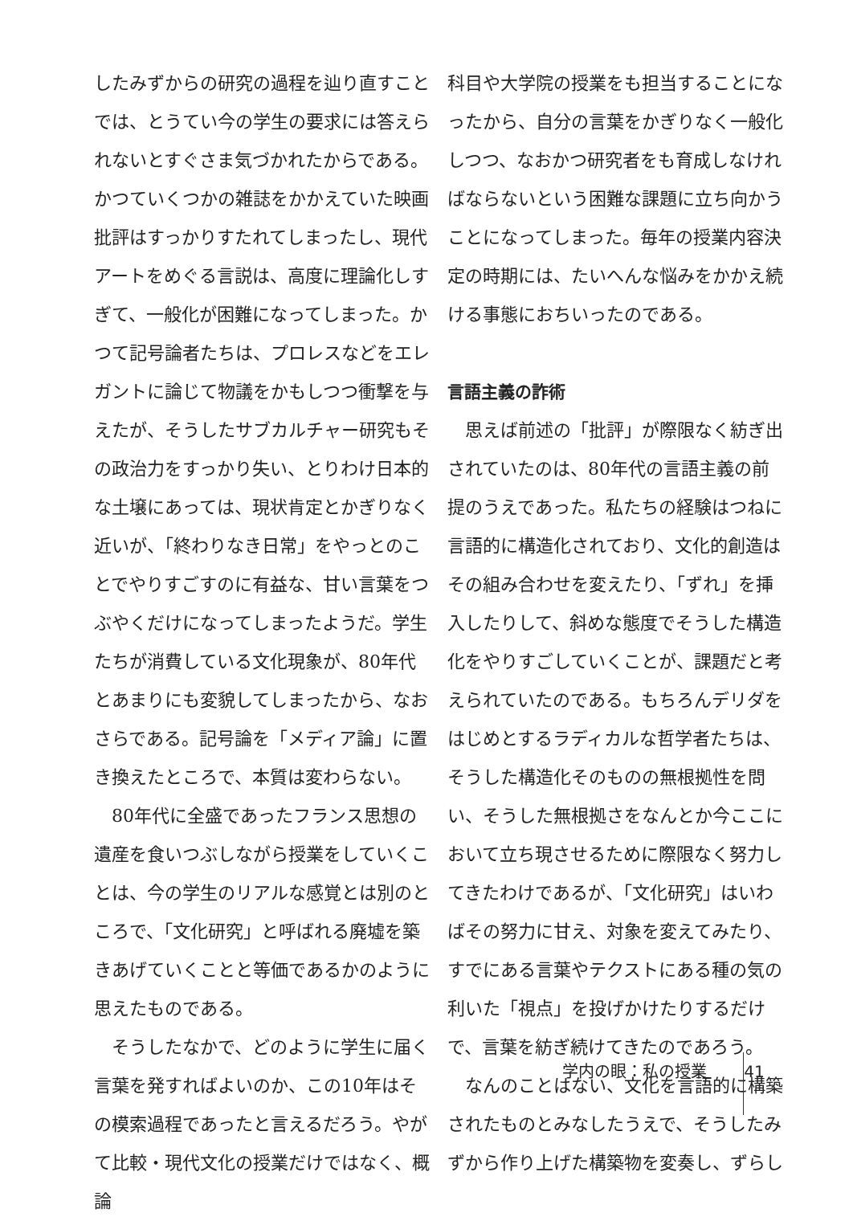したみずからの研究の過程を辿り直すことでは、とうてい今の学生の要求には答えられないとすぐさま気づかれたからである。かつていくつかの雑誌をかかえていた映画批評はすっかりすたれてしまったし、現代アートをめぐる言説は、高度に理論化しすぎて、一般化が困難になってしまった。かつて記号論者たちは、プロレスなどをエレガントに論じて物議をかもしつつ衝撃を与えたが、そうしたサブカルチャー研究もその政治力をすっかり失い、とりわけ日本的な土壌にあっては、現状肯定とかぎりなく近いが、「終わりなき日常」をやっとのことでやりすごすのに有益な、甘い言葉をつぶやくだけになってしまったようだ。学生たちが消費している文化現象が、80年代とあまりにも変貌してしまったから、なおさらである。記号論を「メディア論」に置き換えたところで、本質は変わらない。
80年代に全盛であったフランス思想の遺産を食いつぶしながら授業をしていくことは、今の学生のリアルな感覚とは別のところで、「文化研究」と呼ばれる廃墟を築きあげていくことと等価であるかのように思えたものである。
そうしたなかで、どのように学生に届く言葉を発すればよいのか、この10年はその模索過程であったと言えるだろう。やがて比較・現代文化の授業だけではなく、概論
科目や大学院の授業をも担当することになったから、自分の言葉をかぎりなく一般化しつつ、なおかつ研究者をも育成しなければならないという困難な課題に立ち向かうことになってしまった。毎年の授業内容決定の時期には、たいへんな悩みをかかえ続ける事態におちいったのである。
言語主義の詐術
思えば前述の「批評」が際限なく紡ぎ出されていたのは、80年代の言語主義の前提のうえであった。私たちの経験はつねに言語的に構造化されており、文化的創造はその組み合わせを変えたり、「ずれ」を挿入したりして、斜めな態度でそうした構造化をやりすごしていくことが、課題だと考えられていたのである。もちろんデリダをはじめとするラディカルな哲学者たちは、そうした構造化そのものの無根拠性を問い、そうした無根拠さをなんとか今ここにおいて立ち現させるために際限なく努力してきたわけであるが、「文化研究」はいわばその努力に甘え、対象を変えてみたり、すでにある言葉やテクストにある種の気の利いた「視点」を投げかけたりするだけで、言葉を紡ぎ続けてきたのであろう。
なんのことはない、文化を言語的に構築されたものとみなしたうえで、そうしたみずから作り上げた構築物を変奏し、ずらし
学内の眼：私の授業 41